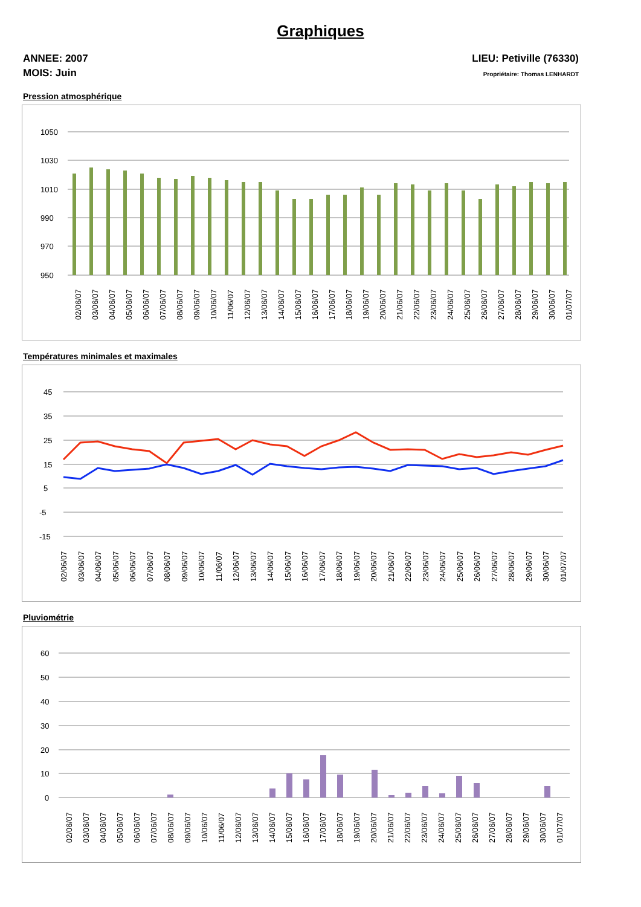Graphiques
ANNEE: 2007
MOIS: Juin
LIEU: Petiville (76330)
Propriétaire: Thomas LENHARDT
Pression atmosphérique
1050
1030
1010
990
970
950
02/06/07
03/06/07
04/06/07
05/06/07
06/06/07
07/06/07
08/06/07
09/06/07
10/06/07
11/06/07
12/06/07
13/06/07
14/06/07
15/06/07
16/06/07
17/06/07
18/06/07
19/06/07
20/06/07
21/06/07
22/06/07
23/06/07
24/06/07
25/06/07
26/06/07
27/06/07
28/06/07
29/06/07
30/06/07
01/07/07
Températures minimales et maximales
45
35
25
15
5
-5
-15
02/06/07
03/06/07
04/06/07
05/06/07
06/06/07
07/06/07
08/06/07
09/06/07
10/06/07
11/06/07
12/06/07
13/06/07
14/06/07
15/06/07
16/06/07
17/06/07
18/06/07
19/06/07
20/06/07
21/06/07
22/06/07
23/06/07
24/06/07
25/06/07
26/06/07
27/06/07
28/06/07
29/06/07
30/06/07
01/07/07
Pluviométrie
60
50
40
30
20
10
0
02/06/07
03/06/07
04/06/07
05/06/07
06/06/07
07/06/07
08/06/07
09/06/07
10/06/07
11/06/07
12/06/07
13/06/07
14/06/07
15/06/07
16/06/07
17/06/07
18/06/07
19/06/07
20/06/07
21/06/07
22/06/07
23/06/07
24/06/07
25/06/07
26/06/07
27/06/07
28/06/07
29/06/07
30/06/07
01/07/07